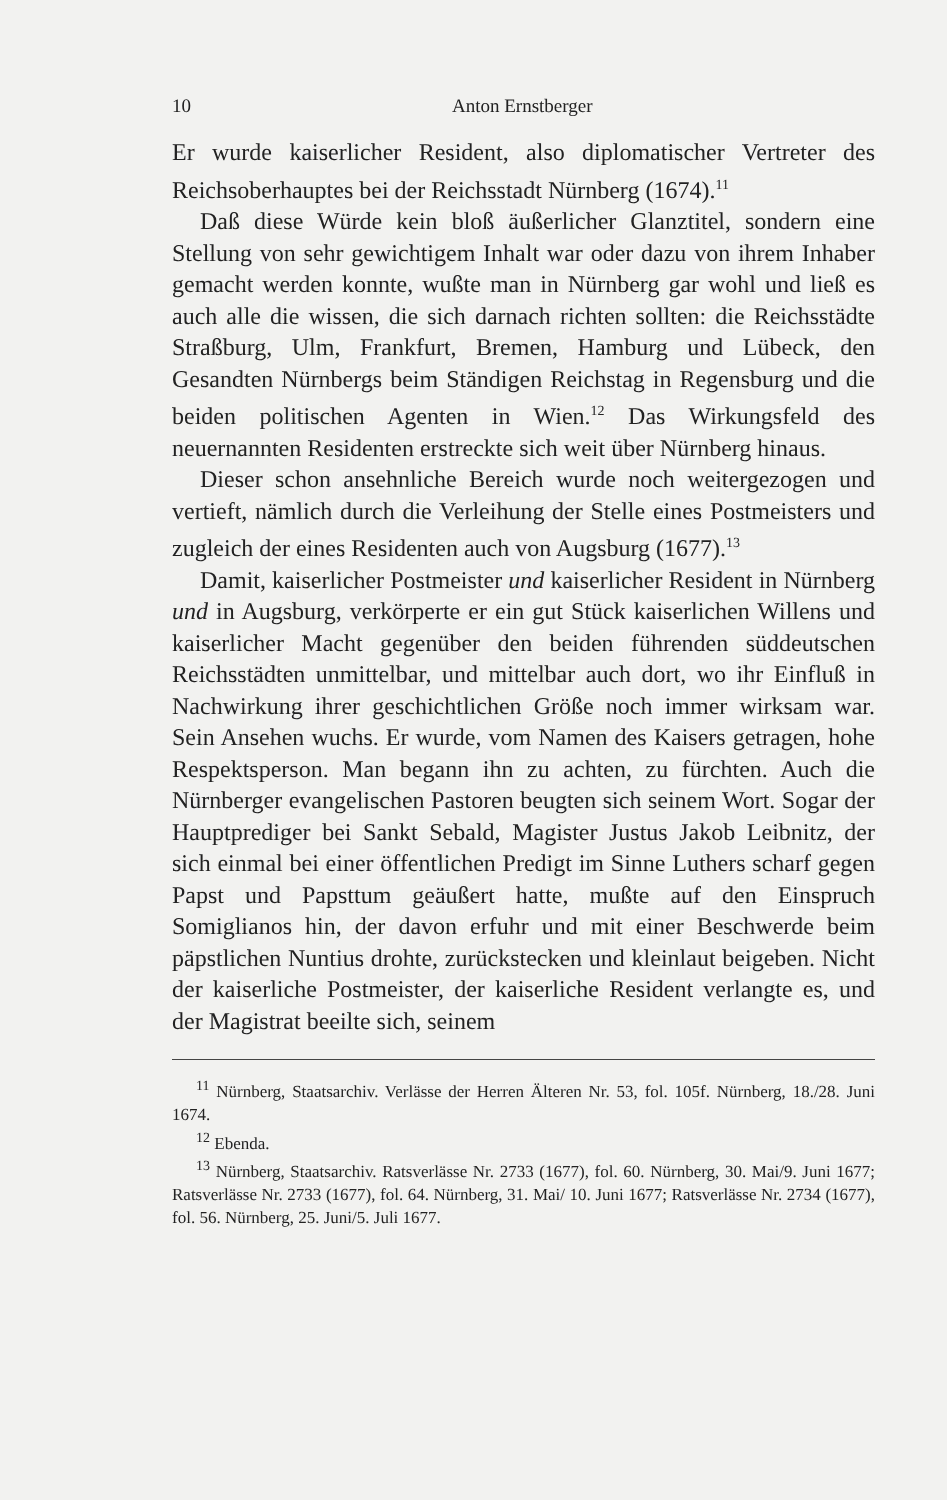10 Anton Ernstberger
Er wurde kaiserlicher Resident, also diplomatischer Vertreter des Reichsoberhauptes bei der Reichsstadt Nürnberg (1674).<sup>11</sup>
Daß diese Würde kein bloß äußerlicher Glanztitel, sondern eine Stellung von sehr gewichtigem Inhalt war oder dazu von ihrem Inhaber gemacht werden konnte, wußte man in Nürnberg gar wohl und ließ es auch alle die wissen, die sich darnach richten sollten: die Reichsstädte Straßburg, Ulm, Frankfurt, Bremen, Hamburg und Lübeck, den Gesandten Nürnbergs beim Ständigen Reichstag in Regensburg und die beiden politischen Agenten in Wien.<sup>12</sup> Das Wirkungsfeld des neuernannten Residenten erstreckte sich weit über Nürnberg hinaus.
Dieser schon ansehnliche Bereich wurde noch weitergezogen und vertieft, nämlich durch die Verleihung der Stelle eines Postmeisters und zugleich der eines Residenten auch von Augsburg (1677).<sup>13</sup>
Damit, kaiserlicher Postmeister und kaiserlicher Resident in Nürnberg und in Augsburg, verkörperte er ein gut Stück kaiserlichen Willens und kaiserlicher Macht gegenüber den beiden führenden süddeutschen Reichsstädten unmittelbar, und mittelbar auch dort, wo ihr Einfluß in Nachwirkung ihrer geschichtlichen Größe noch immer wirksam war. Sein Ansehen wuchs. Er wurde, vom Namen des Kaisers getragen, hohe Respektsperson. Man begann ihn zu achten, zu fürchten. Auch die Nürnberger evangelischen Pastoren beugten sich seinem Wort. Sogar der Hauptprediger bei Sankt Sebald, Magister Justus Jakob Leibnitz, der sich einmal bei einer öffentlichen Predigt im Sinne Luthers scharf gegen Papst und Papsttum geäußert hatte, mußte auf den Einspruch Somiglianos hin, der davon erfuhr und mit einer Beschwerde beim päpstlichen Nuntius drohte, zurückstecken und kleinlaut beigeben. Nicht der kaiserliche Postmeister, der kaiserliche Resident verlangte es, und der Magistrat beeilte sich, seinem
<sup>11</sup> Nürnberg, Staatsarchiv. Verlässe der Herren Älteren Nr. 53, fol. 105f. Nürnberg, 18./28. Juni 1674.
<sup>12</sup> Ebenda.
<sup>13</sup> Nürnberg, Staatsarchiv. Ratsverlässe Nr. 2733 (1677), fol. 60. Nürnberg, 30. Mai/9. Juni 1677; Ratsverlässe Nr. 2733 (1677), fol. 64. Nürnberg, 31. Mai/ 10. Juni 1677; Ratsverlässe Nr. 2734 (1677), fol. 56. Nürnberg, 25. Juni/5. Juli 1677.